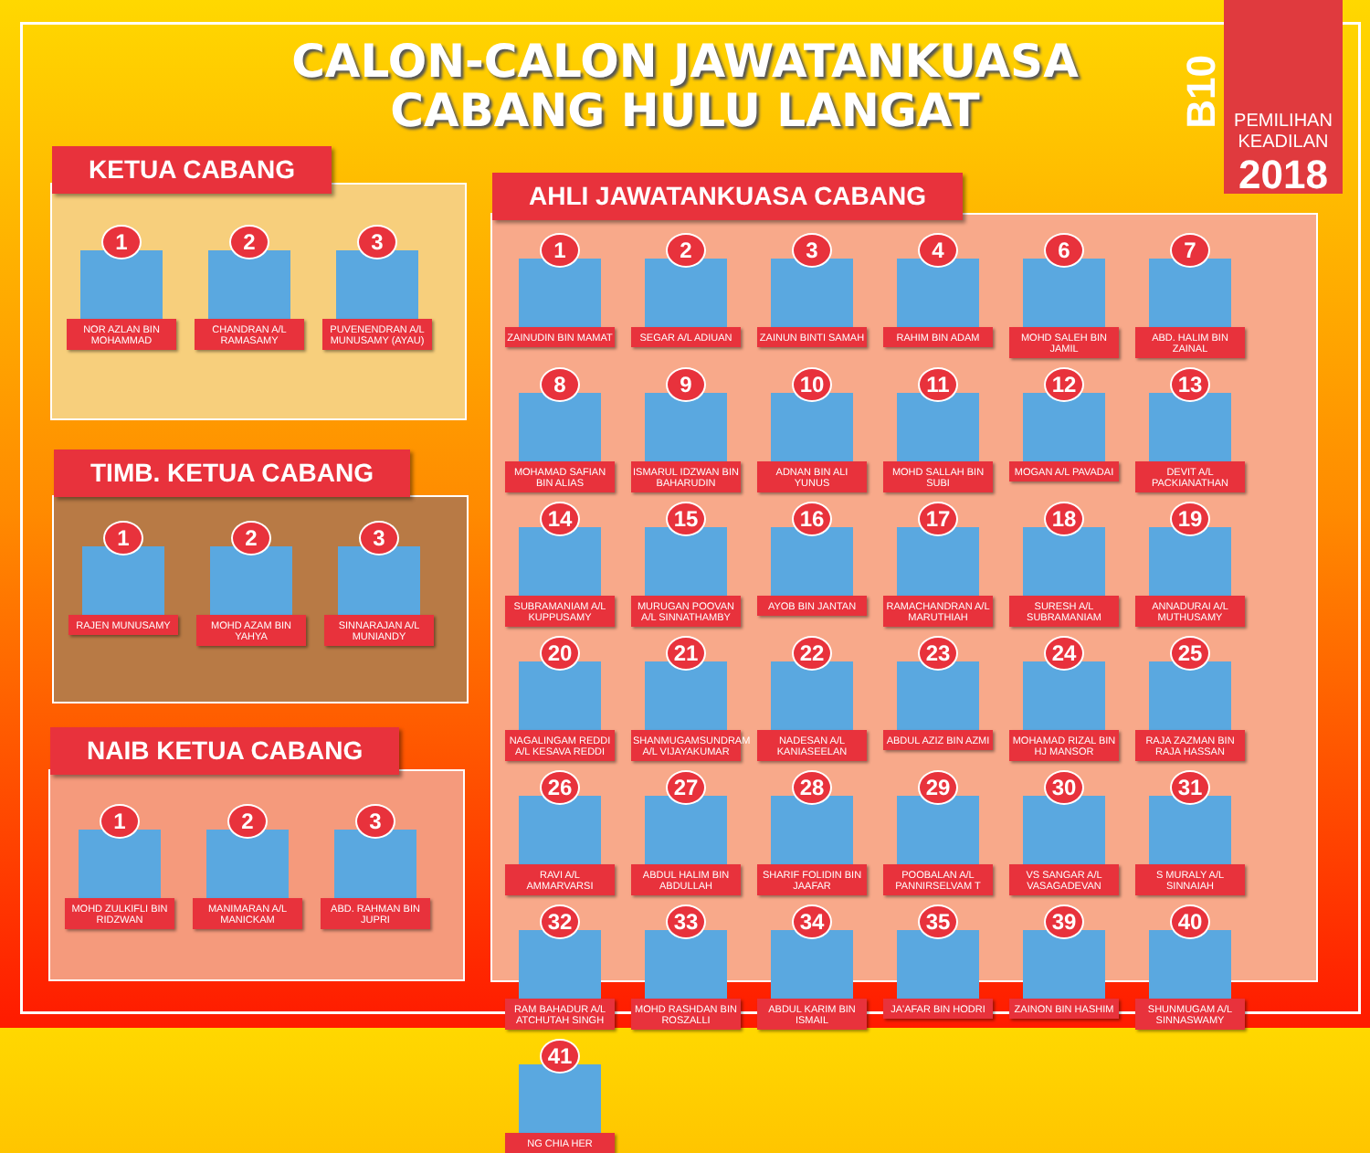CALON-CALON JAWATANKUASA
CABANG HULU LANGAT
B10
PEMILIHAN
KEADILAN
2018
KETUA CABANG
1
NOR AZLAN BIN MOHAMMAD
2
CHANDRAN A/L RAMASAMY
3
PUVENENDRAN A/L MUNUSAMY (AYAU)
TIMB. KETUA CABANG
1
RAJEN MUNUSAMY
2
MOHD AZAM BIN YAHYA
3
SINNARAJAN A/L MUNIANDY
NAIB KETUA CABANG
1
MOHD ZULKIFLI BIN RIDZWAN
2
MANIMARAN A/L MANICKAM
3
ABD. RAHMAN BIN JUPRI
AHLI JAWATANKUASA CABANG
1
ZAINUDIN BIN MAMAT
2
SEGAR A/L ADIUAN
3
ZAINUN BINTI SAMAH
4
RAHIM BIN ADAM
6
MOHD SALEH BIN JAMIL
7
ABD. HALIM BIN ZAINAL
8
MOHAMAD SAFIAN BIN ALIAS
9
ISMARUL IDZWAN BIN BAHARUDIN
10
ADNAN BIN ALI YUNUS
11
MOHD SALLAH BIN SUBI
12
MOGAN A/L PAVADAI
13
DEVIT A/L PACKIANATHAN
14
SUBRAMANIAM A/L KUPPUSAMY
15
MURUGAN POOVAN A/L SINNATHAMBY
16
AYOB BIN JANTAN
17
RAMACHANDRAN A/L MARUTHIAH
18
SURESH A/L SUBRAMANIAM
19
ANNADURAI A/L MUTHUSAMY
20
NAGALINGAM REDDI A/L KESAVA REDDI
21
SHANMUGAMSUNDRAM A/L VIJAYAKUMAR
22
NADESAN A/L KANIASEELAN
23
ABDUL AZIZ BIN AZMI
24
MOHAMAD RIZAL BIN HJ MANSOR
25
RAJA ZAZMAN BIN RAJA HASSAN
26
RAVI A/L AMMARVARSI
27
ABDUL HALIM BIN ABDULLAH
28
SHARIF FOLIDIN BIN JAAFAR
29
POOBALAN A/L PANNIRSELVAM T
30
VS SANGAR A/L VASAGADEVAN
31
S MURALY A/L SINNAIAH
32
RAM BAHADUR A/L ATCHUTAH SINGH
33
MOHD RASHDAN BIN ROSZALLI
34
ABDUL KARIM BIN ISMAIL
35
JA'AFAR BIN HODRI
39
ZAINON BIN HASHIM
40
SHUNMUGAM A/L SINNASWAMY
41
NG CHIA HER